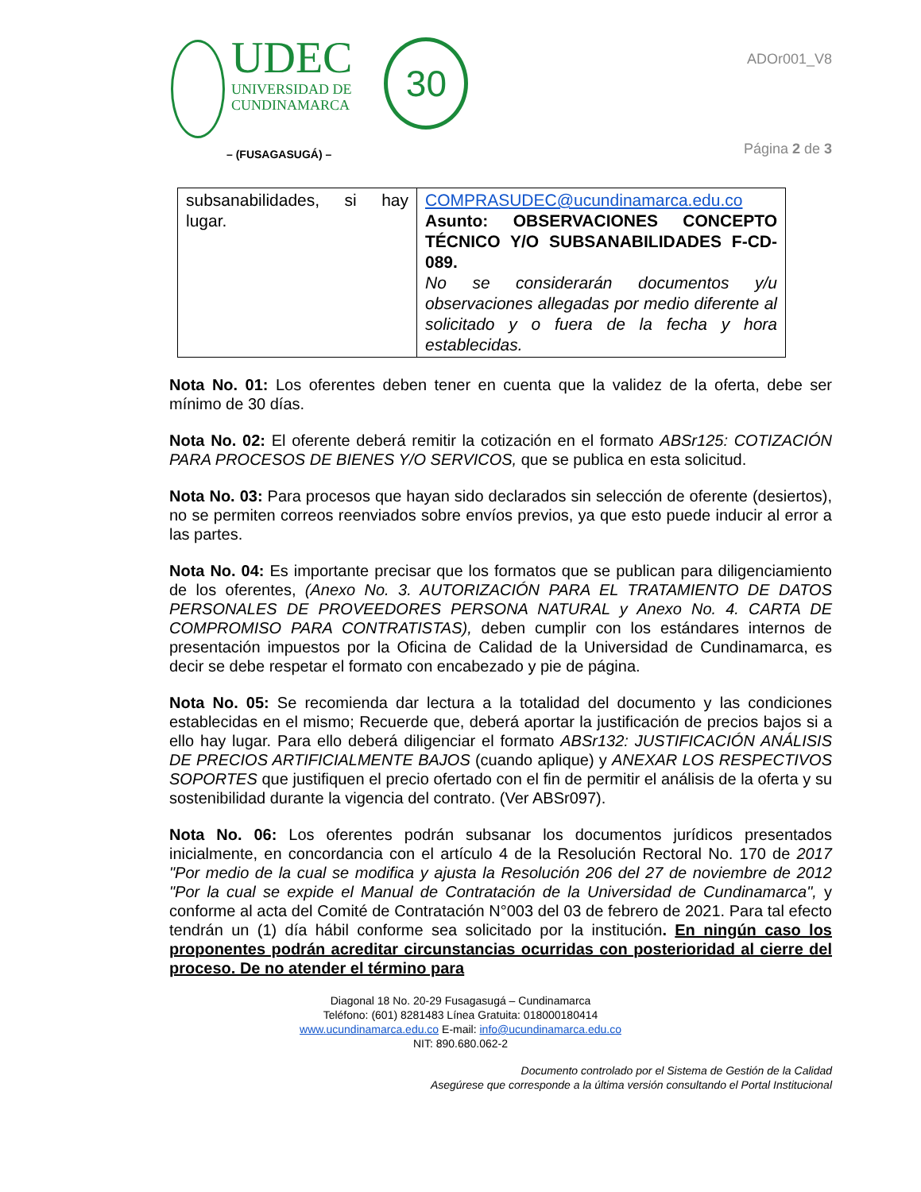UDEC
UNIVERSIDAD DE
CUNDINAMARCA
30
– (FUSAGASUGÁ) –
ADOr001_V8
Página 2 de 3
| subsanabilidades, si hay lugar. | COMPRASUDEC@ucundinamarca.edu.co Asunto: OBSERVACIONES CONCEPTO TÉCNICO Y/O SUBSANABILIDADES F-CD-089. No se considerarán documentos y/u observaciones allegadas por medio diferente al solicitado y o fuera de la fecha y hora establecidas. |
Nota No. 01: Los oferentes deben tener en cuenta que la validez de la oferta, debe ser mínimo de 30 días.
Nota No. 02: El oferente deberá remitir la cotización en el formato ABSr125: COTIZACIÓN PARA PROCESOS DE BIENES Y/O SERVICOS, que se publica en esta solicitud.
Nota No. 03: Para procesos que hayan sido declarados sin selección de oferente (desiertos), no se permiten correos reenviados sobre envíos previos, ya que esto puede inducir al error a las partes.
Nota No. 04: Es importante precisar que los formatos que se publican para diligenciamiento de los oferentes, (Anexo No. 3. AUTORIZACIÓN PARA EL TRATAMIENTO DE DATOS PERSONALES DE PROVEEDORES PERSONA NATURAL y Anexo No. 4. CARTA DE COMPROMISO PARA CONTRATISTAS), deben cumplir con los estándares internos de presentación impuestos por la Oficina de Calidad de la Universidad de Cundinamarca, es decir se debe respetar el formato con encabezado y pie de página.
Nota No. 05: Se recomienda dar lectura a la totalidad del documento y las condiciones establecidas en el mismo; Recuerde que, deberá aportar la justificación de precios bajos si a ello hay lugar. Para ello deberá diligenciar el formato ABSr132: JUSTIFICACIÓN ANÁLISIS DE PRECIOS ARTIFICIALMENTE BAJOS (cuando aplique) y ANEXAR LOS RESPECTIVOS SOPORTES que justifiquen el precio ofertado con el fin de permitir el análisis de la oferta y su sostenibilidad durante la vigencia del contrato. (Ver ABSr097).
Nota No. 06: Los oferentes podrán subsanar los documentos jurídicos presentados inicialmente, en concordancia con el artículo 4 de la Resolución Rectoral No. 170 de 2017 "Por medio de la cual se modifica y ajusta la Resolución 206 del 27 de noviembre de 2012 "Por la cual se expide el Manual de Contratación de la Universidad de Cundinamarca", y conforme al acta del Comité de Contratación N°003 del 03 de febrero de 2021. Para tal efecto tendrán un (1) día hábil conforme sea solicitado por la institución. En ningún caso los proponentes podrán acreditar circunstancias ocurridas con posterioridad al cierre del proceso. De no atender el término para
Diagonal 18 No. 20-29 Fusagasugá – Cundinamarca
Teléfono: (601) 8281483 Línea Gratuita: 018000180414
www.ucundinamarca.edu.co E-mail: info@ucundinamarca.edu.co
NIT: 890.680.062-2
Documento controlado por el Sistema de Gestión de la Calidad
Asegúrese que corresponde a la última versión consultando el Portal Institucional